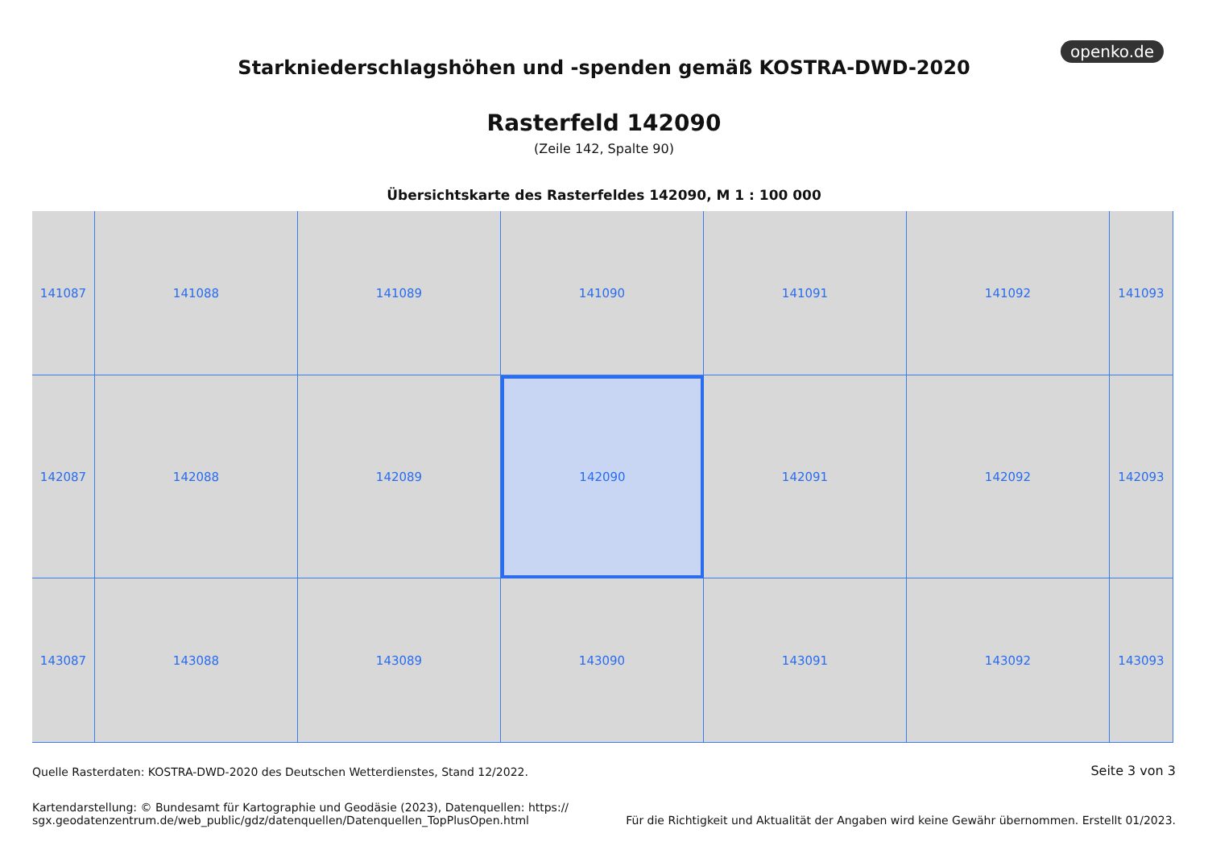openko.de
Starkniederschlagshöhen und -spenden gemäß KOSTRA-DWD-2020
Rasterfeld 142090
(Zeile 142, Spalte 90)
Übersichtskarte des Rasterfeldes 142090, M 1 : 100 000
141087
141088
141089
141090
141091
141092
141093
142087
142088
142089
142090
142091
142092
142093
143087
143088
143089
143090
143091
143092
143093
Quelle Rasterdaten: KOSTRA-DWD-2020 des Deutschen Wetterdienstes, Stand 12/2022. Seite 3 von 3
Kartendarstellung: © Bundesamt für Kartographie und Geodäsie (2023), Datenquellen: https://
sgx.geodatenzentrum.de/web_public/gdz/datenquellen/Datenquellen_TopPlusOpen.html Für die Richtigkeit und Aktualität der Angaben wird keine Gewähr übernommen. Erstellt 01/2023.